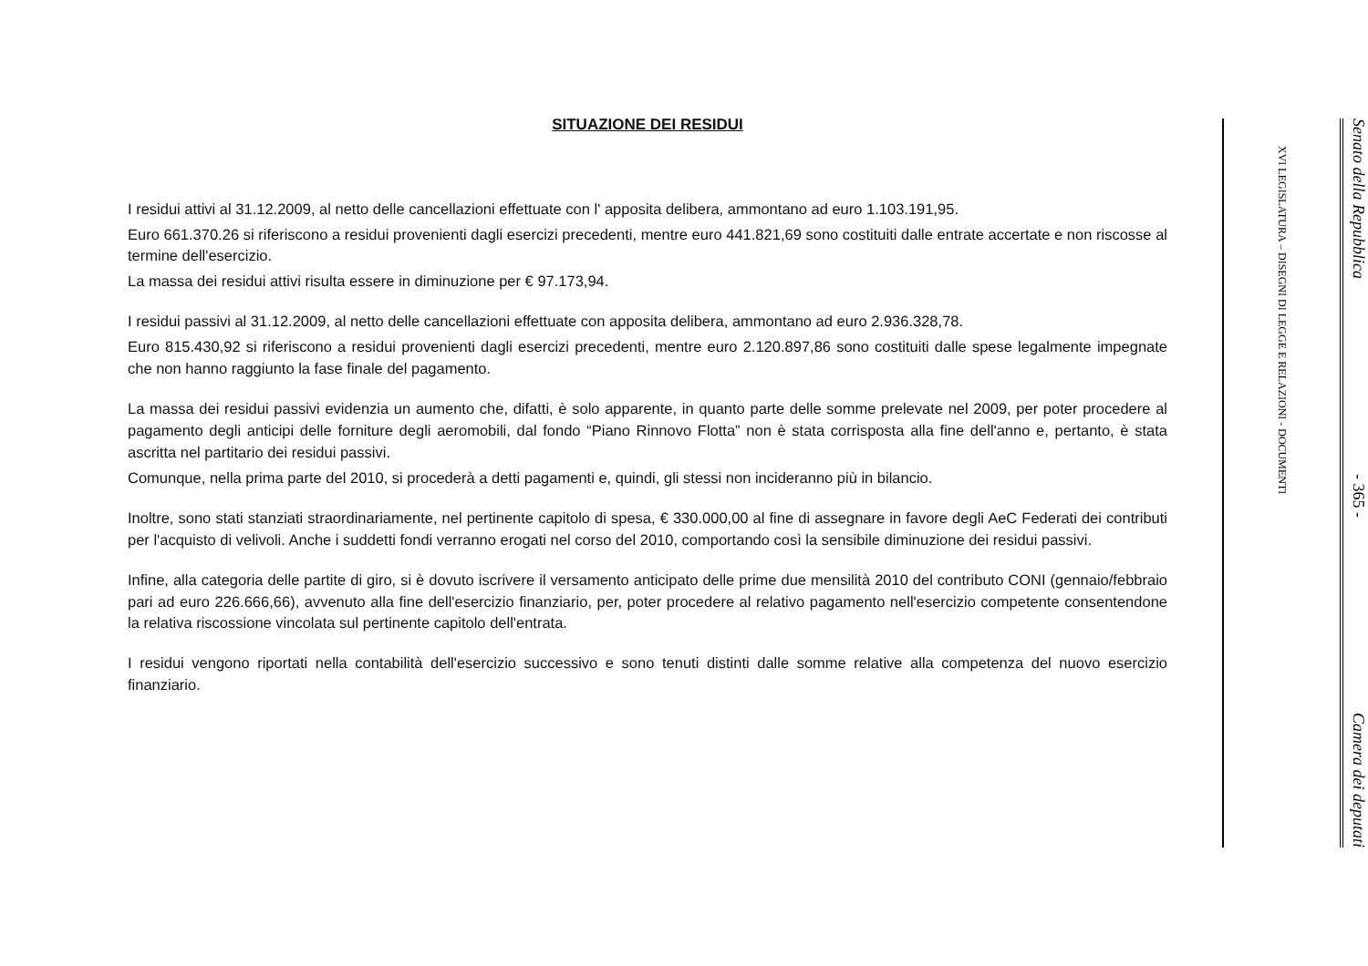SITUAZIONE DEI RESIDUI
I residui attivi al 31.12.2009, al netto delle cancellazioni effettuate con l' apposita delibera, ammontano ad euro 1.103.191,95.
Euro 661.370.26 si riferiscono a residui provenienti dagli esercizi precedenti, mentre euro 441.821,69 sono costituiti dalle entrate accertate e non riscosse al termine dell'esercizio.
La massa dei residui attivi risulta essere in diminuzione per € 97.173,94.
I residui passivi al 31.12.2009, al netto delle cancellazioni effettuate con apposita delibera, ammontano ad euro 2.936.328,78.
Euro 815.430,92 si riferiscono a residui provenienti dagli esercizi precedenti, mentre euro 2.120.897,86 sono costituiti dalle spese legalmente impegnate che non hanno raggiunto la fase finale del pagamento.
La massa dei residui passivi evidenzia un aumento che, difatti, è solo apparente, in quanto parte delle somme prelevate nel 2009, per poter procedere al pagamento degli anticipi delle forniture degli aeromobili, dal fondo “Piano Rinnovo Flotta” non è stata corrisposta alla fine dell'anno e, pertanto, è stata ascritta nel partitario dei residui passivi.
Comunque, nella prima parte del 2010, si procederà a detti pagamenti e, quindi, gli stessi non incideranno più in bilancio.
Inoltre, sono stati stanziati straordinariamente, nel pertinente capitolo di spesa, € 330.000,00 al fine di assegnare in favore degli AeC Federati dei contributi per l'acquisto di velivoli. Anche i suddetti fondi verranno erogati nel corso del 2010, comportando così la sensibile diminuzione dei residui passivi.
Infine, alla categoria delle partite di giro, si è dovuto iscrivere il versamento anticipato delle prime due mensilità 2010 del contributo CONI (gennaio/febbraio pari ad euro 226.666,66), avvenuto alla fine dell'esercizio finanziario, per, poter procedere al relativo pagamento nell'esercizio competente consentendone la relativa riscossione vincolata sul pertinente capitolo dell'entrata.
I residui vengono riportati nella contabilità dell'esercizio successivo e sono tenuti distinti dalle somme relative alla competenza del nuovo esercizio finanziario.
XVI LEGISLATURA – DISEGNI DI LEGGE E RELAZIONI - DOCUMENTI
Senato della Repubblica - 365 - Camera dei deputati